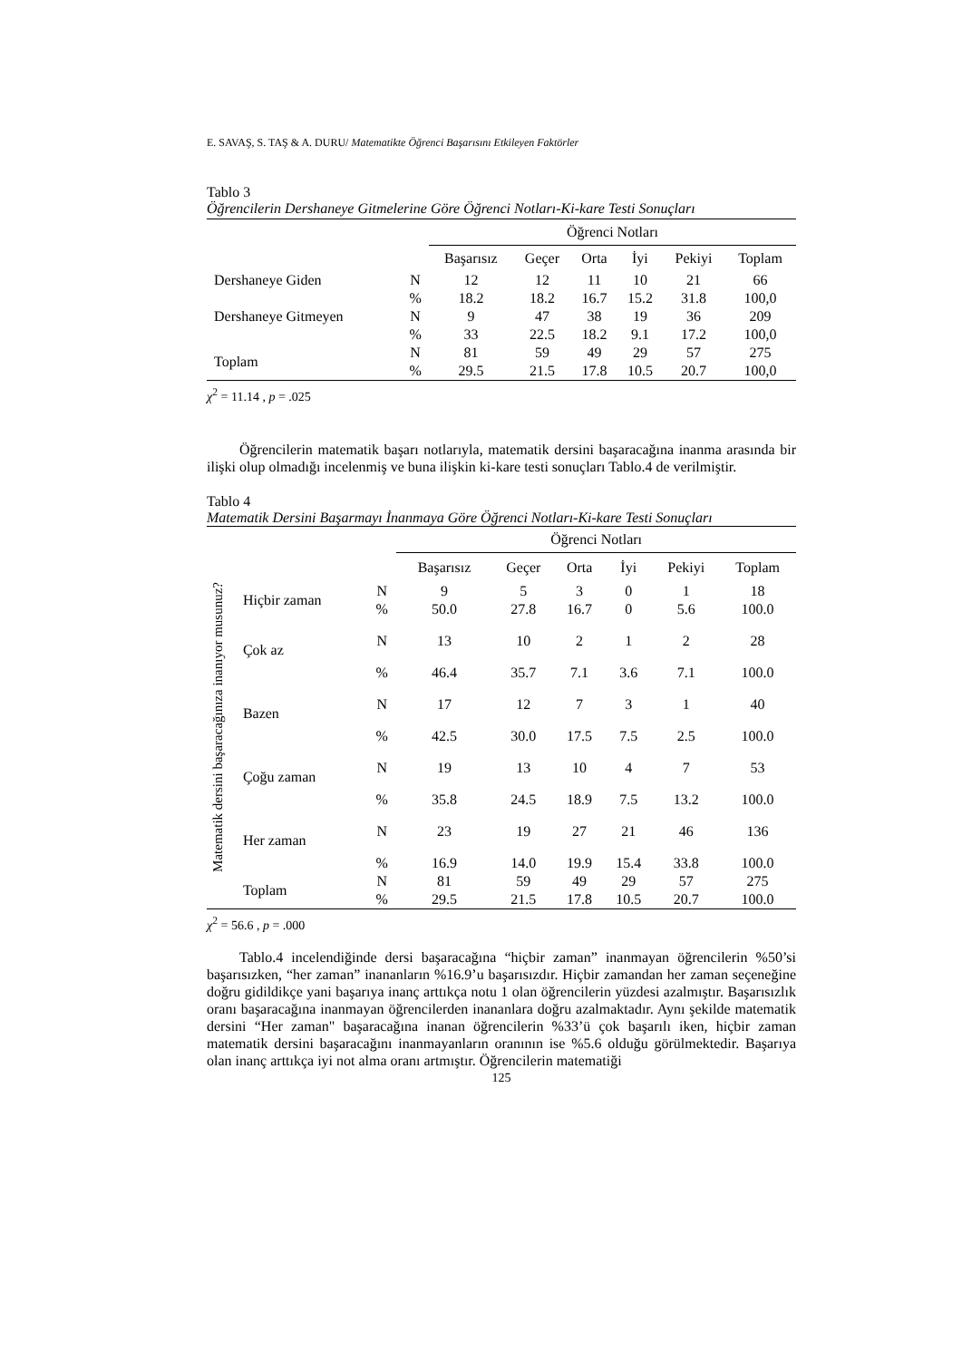E. SAVAŞ, S. TAŞ & A. DURU/ Matematikte Öğrenci Başarısını Etkileyen Faktörler
Tablo 3
Öğrencilerin Dershaneye Gitmelerine Göre Öğrenci Notları-Ki-kare Testi Sonuçları
| | | Öğrenci Notları | | | | | |
| | | Başarısız | Geçer | Orta | İyi | Pekiyi | Toplam |
| Dershaneye Giden | N | 12 | 12 | 11 | 10 | 21 | 66 |
| | % | 18.2 | 18.2 | 16.7 | 15.2 | 31.8 | 100,0 |
| Dershaneye Gitmeyen | N | 9 | 47 | 38 | 19 | 36 | 209 |
| | % | 33 | 22.5 | 18.2 | 9.1 | 17.2 | 100,0 |
| Toplam | N | 81 | 59 | 49 | 29 | 57 | 275 |
| | % | 29.5 | 21.5 | 17.8 | 10.5 | 20.7 | 100,0 |
χ<sup>2</sup> = 11.14 , p = .025
Öğrencilerin matematik başarı notlarıyla, matematik dersini başaracağına inanma arasında bir ilişki olup olmadığı incelenmiş ve buna ilişkin ki-kare testi sonuçları Tablo.4 de verilmiştir.
Tablo 4
Matematik Dersini Başarmayı İnanmaya Göre Öğrenci Notları-Ki-kare Testi Sonuçları
| | | | Öğrenci Notları | | | | | |
| | | | Başarısız | Geçer | Orta | İyi | Pekiyi | Toplam |
| Matematik dersini başaracağınıza inanıyor musunuz? | Hiçbir zaman | N | 9 | 5 | 3 | 0 | 1 | 18 |
| | | % | 50.0 | 27.8 | 16.7 | 0 | 5.6 | 100.0 |
| | Çok az | N | 13 | 10 | 2 | 1 | 2 | 28 |
| | | % | 46.4 | 35.7 | 7.1 | 3.6 | 7.1 | 100.0 |
| | Bazen | N | 17 | 12 | 7 | 3 | 1 | 40 |
| | | % | 42.5 | 30.0 | 17.5 | 7.5 | 2.5 | 100.0 |
| | Çoğu zaman | N | 19 | 13 | 10 | 4 | 7 | 53 |
| | | % | 35.8 | 24.5 | 18.9 | 7.5 | 13.2 | 100.0 |
| | Her zaman | N | 23 | 19 | 27 | 21 | 46 | 136 |
| | | % | 16.9 | 14.0 | 19.9 | 15.4 | 33.8 | 100.0 |
| | Toplam | N | 81 | 59 | 49 | 29 | 57 | 275 |
| | | % | 29.5 | 21.5 | 17.8 | 10.5 | 20.7 | 100.0 |
χ<sup>2</sup> = 56.6 , p = .000
Tablo.4 incelendiğinde dersi başaracağına “hiçbir zaman” inanmayan öğrencilerin %50’si başarısızken, “her zaman” inananların %16.9’u başarısızdır. Hiçbir zamandan her zaman seçeneğine doğru gidildikçe yani başarıya inanç arttıkça notu 1 olan öğrencilerin yüzdesi azalmıştır. Başarısızlık oranı başaracağına inanmayan öğrencilerden inananlara doğru azalmaktadır. Aynı şekilde matematik dersini “Her zaman" başaracağına inanan öğrencilerin %33’ü çok başarılı iken, hiçbir zaman matematik dersini başaracağını inanmayanların oranının ise %5.6 olduğu görülmektedir. Başarıya olan inanç arttıkça iyi not alma oranı artmıştır. Öğrencilerin matematiği
125